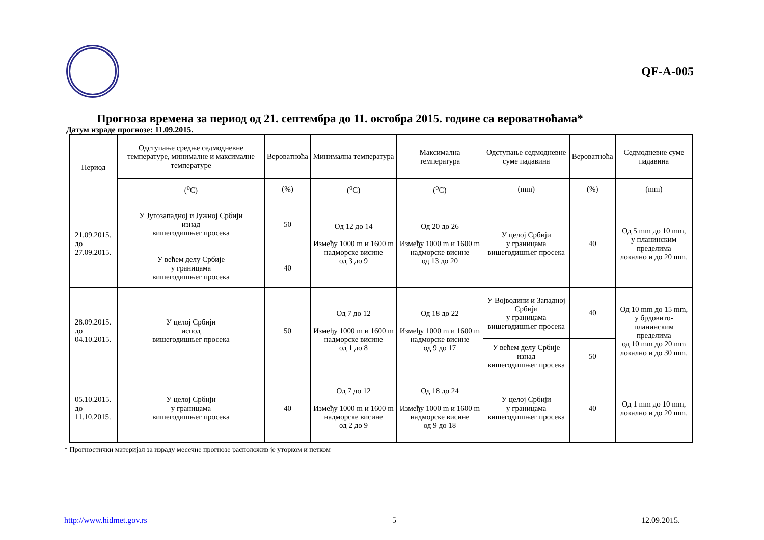QF-A-005
Прогноза времена за период од 21. септембра до 11. октобра 2015. године са вероватноћама*
Датум израде прогнозе: 11.09.2015.
| Период | Одступање средње седмодневне температуре, минималне и максималне температуре | Вероватноћа | Минимална температура | Максимална температура | Одступање седмодневне суме падавина | Вероватноћа | Седмодневне суме падавина |
| --- | --- | --- | --- | --- | --- | --- | --- |
| | (<sup>o</sup>C) | (%) | (<sup>o</sup>C) | (<sup>o</sup>C) | (mm) | (%) | (mm) |
| 21.09.2015. до 27.09.2015. | У Југозападној и Јужној Србији изнад вишегодишњег просека | 50 | Од 12 до 14 Између 1000 m и 1600 m надморске висине од 3 до 9 | Од 20 до 26 Између 1000 m и 1600 m надморске висине од 13 до 20 | У целој Србији у границама вишегодишњег просека | 40 | Од 5 mm до 10 mm, у планинским пределима локално и до 20 mm. |
| | У већем делу Србије у границама вишегодишњег просека | 40 | | | | | |
| 28.09.2015. до 04.10.2015. | У целој Србији испод вишегодишњег просека | 50 | Од 7 до 12 Између 1000 m и 1600 m надморске висине од 1 до 8 | Од 18 до 22 Између 1000 m и 1600 m надморске висине од 9 до 17 | У Војводини и Западној Србији у границама вишегодишњег просека | 40 | Од 10 mm до 15 mm, у брдовито-планинским пределима од 10 mm до 20 mm локално и до 30 mm. |
| | | | | | У већем делу Србије изнад вишегодишњег просека | 50 | |
| 05.10.2015. до 11.10.2015. | У целој Србији у границама вишегодишњег просека | 40 | Од 7 до 12 Између 1000 m и 1600 m надморске висине од 2 до 9 | Од 18 до 24 Између 1000 m и 1600 m надморске висине од 9 до 18 | У целој Србији у границама вишегодишњег просека | 40 | Од 1 mm до 10 mm, локално и до 20 mm. |
* Прогностички материјал за израду месечне прогнозе расположив је уторком и петком
http://www.hidmet.gov.rs 5 12.09.2015.